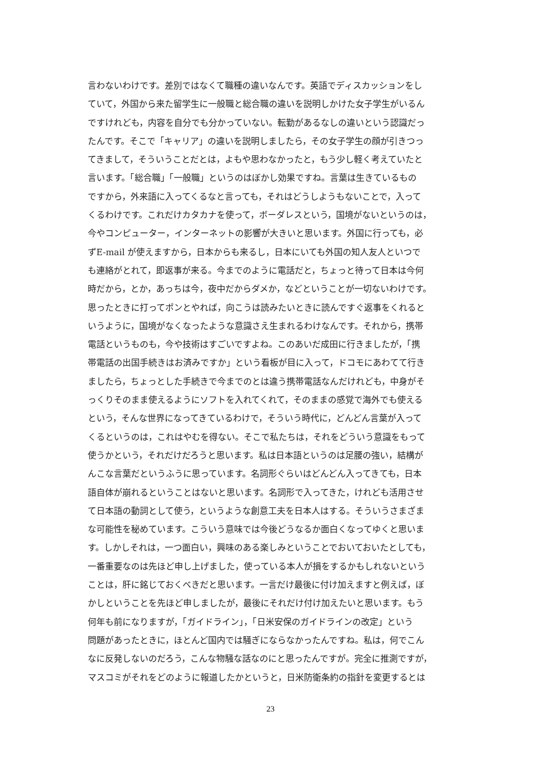言わないわけです。差別ではなくて職種の違いなんです。英語でディスカッションをし
ていて，外国から来た留学生に一般職と総合職の違いを説明しかけた女子学生がいるん
ですけれども，内容を自分でも分かっていない。転勤があるなしの違いという認識だっ
たんです。そこで「キャリア」の違いを説明しましたら，その女子学生の顔が引きつっ
てきまして，そういうことだとは，よもや思わなかったと，もう少し軽く考えていたと
言います。「総合職」「一般職」というのはぼかし効果ですね。言葉は生きているもの
ですから，外来語に入ってくるなと言っても，それはどうしようもないことで，入って
くるわけです。これだけカタカナを使って，ボーダレスという，国境がないというのは，
今やコンピューター，インターネットの影響が大きいと思います。外国に行っても，必
ずE-mail が使えますから，日本からも来るし，日本にいても外国の知人友人といつで
も連絡がとれて，即返事が来る。今までのように電話だと，ちょっと待って日本は今何
時だから，とか，あっちは今，夜中だからダメか，などということが一切ないわけです。
思ったときに打ってポンとやれば，向こうは読みたいときに読んですぐ返事をくれると
いうように，国境がなくなったような意識さえ生まれるわけなんです。それから，携帯
電話というものも，今や技術はすごいですよね。このあいだ成田に行きましたが，「携
帯電話の出国手続きはお済みですか」という看板が目に入って，ドコモにあわてて行き
ましたら，ちょっとした手続きで今までのとは違う携帯電話なんだけれども，中身がそ
っくりそのまま使えるようにソフトを入れてくれて，そのままの感覚で海外でも使える
という，そんな世界になってきているわけで，そういう時代に，どんどん言葉が入って
くるというのは，これはやむを得ない。そこで私たちは，それをどういう意識をもって
使うかという，それだけだろうと思います。私は日本語というのは足腰の強い，結構が
んこな言葉だというふうに思っています。名詞形ぐらいはどんどん入ってきても，日本
語自体が崩れるということはないと思います。名詞形で入ってきた，けれども活用させ
て日本語の動詞として使う，というような創意工夫を日本人はする。そういうさまざま
な可能性を秘めています。こういう意味では今後どうなるか面白くなってゆくと思いま
す。しかしそれは，一つ面白い，興味のある楽しみということでおいておいたとしても，
一番重要なのは先ほど申し上げました，使っている本人が損をするかもしれないという
ことは，肝に銘じておくべきだと思います。一言だけ最後に付け加えますと例えば，ぼ
かしということを先ほど申しましたが，最後にそれだけ付け加えたいと思います。もう
何年も前になりますが，「ガイドライン」，「日米安保のガイドラインの改定」という
問題があったときに，ほとんど国内では騒ぎにならなかったんですね。私は，何でこん
なに反発しないのだろう，こんな物騒な話なのにと思ったんですが。完全に推測ですが，
マスコミがそれをどのように報道したかというと，日米防衛条約の指針を変更するとは
23